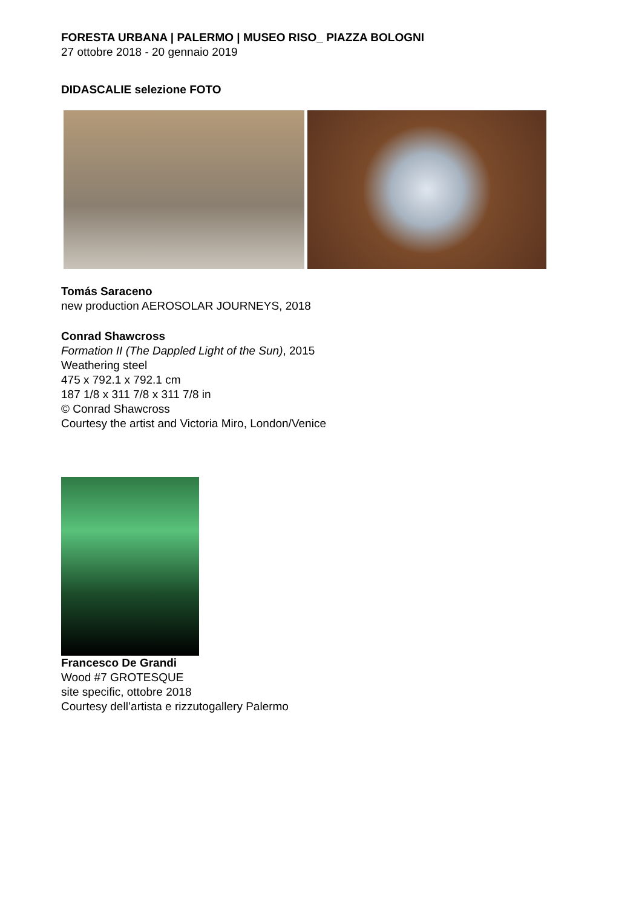FORESTA URBANA | PALERMO | MUSEO RISO_ PIAZZA BOLOGNI
27 ottobre 2018 - 20 gennaio 2019
DIDASCALIE selezione FOTO
Tomás Saraceno
new production AEROSOLAR JOURNEYS, 2018
Conrad Shawcross
Formation II (The Dappled Light of the Sun), 2015
Weathering steel
475 x 792.1 x 792.1 cm
187 1/8 x 311 7/8 x 311 7/8 in
© Conrad Shawcross
Courtesy the artist and Victoria Miro, London/Venice
Francesco De Grandi
Wood #7 GROTESQUE
site specific, ottobre 2018
Courtesy dell’artista e rizzutogallery Palermo